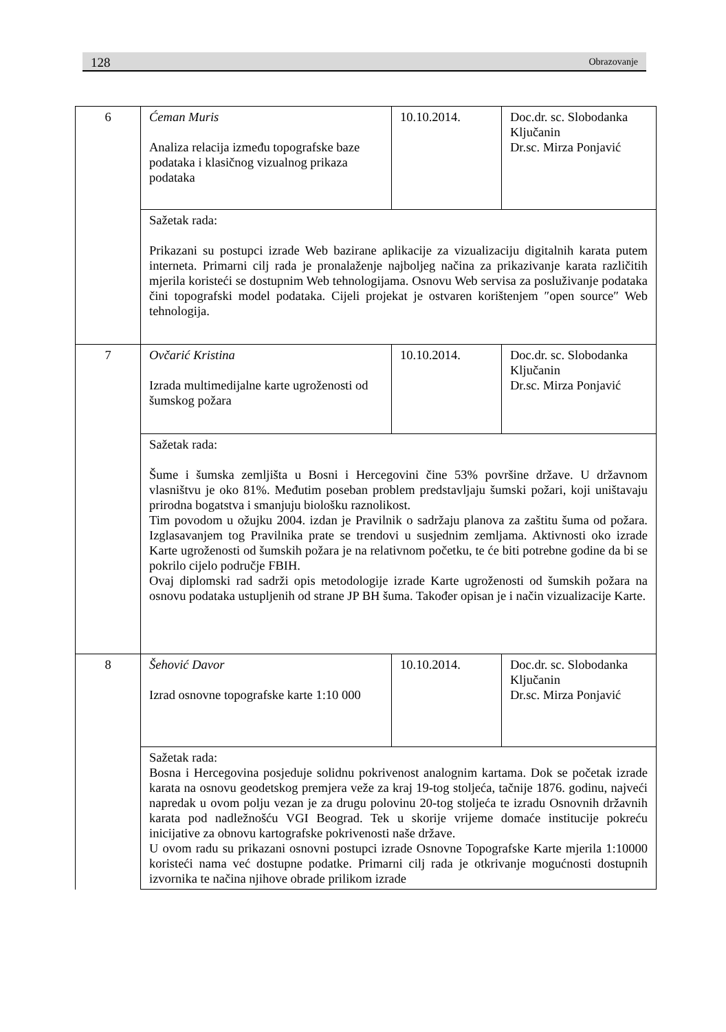128 Obrazovanje
| 6 | Ćeman Muris Analiza relacija između topografske baze podataka i klasičnog vizualnog prikaza podataka | 10.10.2014. | Doc.dr. sc. Slobodanka Ključanin Dr.sc. Mirza Ponjavić |
| | Sažetak rada: Prikazani su postupci izrade Web bazirane aplikacije za vizualizaciju digitalnih karata putem interneta. Primarni cilj rada je pronalaženje najboljeg načina za prikazivanje karata različitih mjerila koristeći se dostupnim Web tehnologijama. Osnovu Web servisa za posluživanje podataka čini topografski model podataka. Cijeli projekat je ostvaren korištenjem ″open source″ Web tehnologija. | | |
| 7 | Ovčarić Kristina Izrada multimedijalne karte ugroženosti od šumskog požara | 10.10.2014. | Doc.dr. sc. Slobodanka Ključanin Dr.sc. Mirza Ponjavić |
| | Sažetak rada: Šume i šumska zemljišta u Bosni i Hercegovini čine 53% površine države. U državnom vlasništvu je oko 81%. Međutim poseban problem predstavljaju šumski požari, koji uništavaju prirodna bogatstva i smanjuju biološku raznolikost. Tim povodom u ožujku 2004. izdan je Pravilnik o sadržaju planova za zaštitu šuma od požara. Izglasavanjem tog Pravilnika prate se trendovi u susjednim zemljama. Aktivnosti oko izrade Karte ugroženosti od šumskih požara je na relativnom početku, te će biti potrebne godine da bi se pokrilo cijelo područje FBIH. Ovaj diplomski rad sadrži opis metodologije izrade Karte ugroženosti od šumskih požara na osnovu podataka ustupljenih od strane JP BH šuma. Također opisan je i način vizualizacije Karte. | | |
| 8 | Šehović Davor Izrad osnovne topografske karte 1:10 000 | 10.10.2014. | Doc.dr. sc. Slobodanka Ključanin Dr.sc. Mirza Ponjavić |
| | Sažetak rada: Bosna i Hercegovina posjeduje solidnu pokrivenost analognim kartama. Dok se početak izrade karata na osnovu geodetskog premjera veže za kraj 19-tog stoljeća, tačnije 1876. godinu, najveći napredak u ovom polju vezan je za drugu polovinu 20-tog stoljeća te izradu Osnovnih državnih karata pod nadležnošću VGI Beograd. Tek u skorije vrijeme domaće institucije pokreću inicijative za obnovu kartografske pokrivenosti naše države. U ovom radu su prikazani osnovni postupci izrade Osnovne Topografske Karte mjerila 1:10000 koristeći nama već dostupne podatke. Primarni cilj rada je otkrivanje mogućnosti dostupnih izvornika te načina njihove obrade prilikom izrade | | |